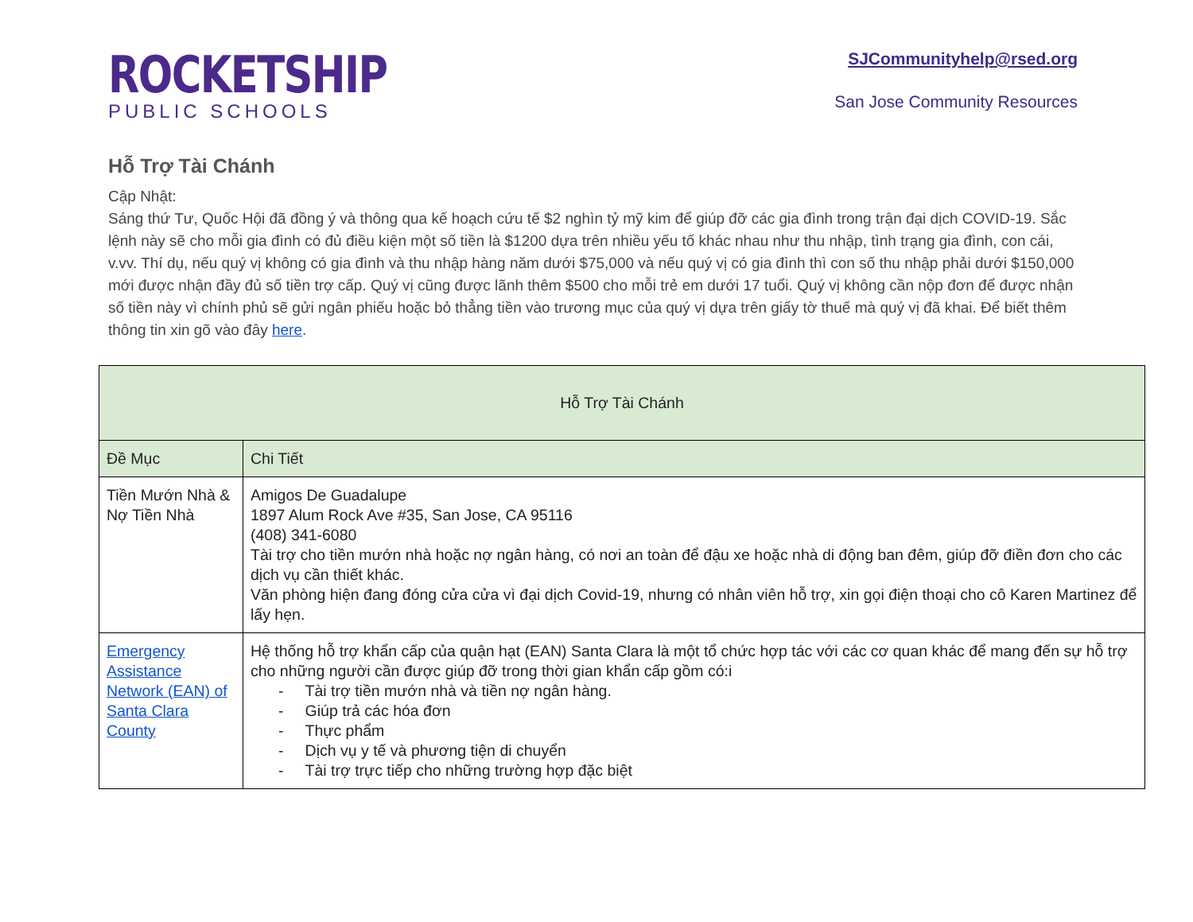ROCKETSHIP
PUBLIC SCHOOLS
SJCommunityhelp@rsed.org
San Jose Community Resources
Hỗ Trợ Tài Chánh
Cập Nhật:
Sáng thứ Tư, Quốc Hội đã đồng ý và thông qua kế hoạch cứu tế $2 nghìn tỷ mỹ kim để giúp đỡ các gia đình trong trận đại dịch COVID-19. Sắc lệnh này sẽ cho mỗi gia đình có đủ điều kiện một số tiền là $1200 dựa trên nhiều yếu tố khác nhau như thu nhập, tình trạng gia đình, con cái, v.vv. Thí dụ, nếu quý vị không có gia đình và thu nhập hàng năm dưới $75,000 và nếu quý vị có gia đình thì con số thu nhập phải dưới $150,000 mới được nhận đầy đủ số tiền trợ cấp. Quý vị cũng được lãnh thêm $500 cho mỗi trẻ em dưới 17 tuổi. Quý vị không cần nộp đơn để được nhận số tiền này vì chính phủ sẽ gửi ngân phiếu hoặc bỏ thẳng tiền vào trương mục của quý vị dựa trên giấy tờ thuế mà quý vị đã khai. Để biết thêm thông tin xin gõ vào đây here.
| Hỗ Trợ Tài Chánh | |
| --- | --- |
| Đề Mục | Chi Tiết |
| Tiền Mướn Nhà & Nợ Tiền Nhà | Amigos De Guadalupe 1897 Alum Rock Ave #35, San Jose, CA 95116 (408) 341-6080 Tài trợ cho tiền mướn nhà hoặc nợ ngân hàng, có nơi an toàn để đậu xe hoặc nhà di động ban đêm, giúp đỡ điền đơn cho các dịch vụ cần thiết khác. Văn phòng hiện đang đóng cửa cửa vì đại dịch Covid-19, nhưng có nhân viên hỗ trợ, xin gọi điện thoại cho cô Karen Martinez để lấy hẹn. |
| Emergency Assistance Network (EAN) of Santa Clara County | Hệ thống hỗ trợ khẩn cấp của quận hạt (EAN) Santa Clara là một tổ chức hợp tác với các cơ quan khác để mang đến sự hỗ trợ cho những người cần được giúp đỡ trong thời gian khẩn cấp gồm có:i - Tài trợ tiền mướn nhà và tiền nợ ngân hàng. - Giúp trả các hóa đơn - Thực phẩm - Dịch vụ y tế và phương tiện di chuyển - Tài trợ trực tiếp cho những trường hợp đặc biệt |